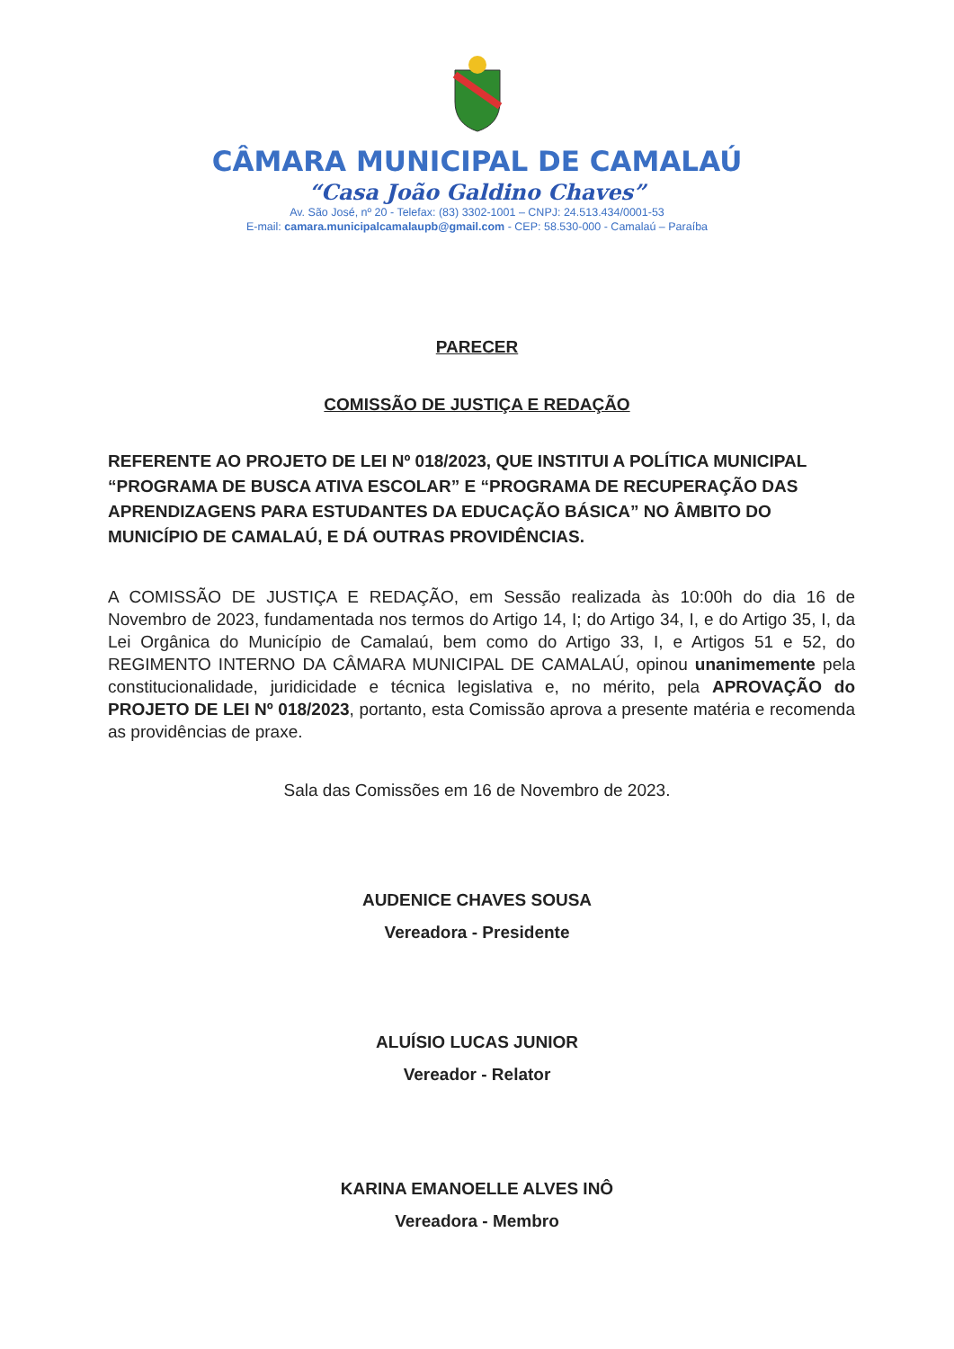CÂMARA MUNICIPAL DE CAMALAÚ
“Casa João Galdino Chaves”
Av. São José, nº 20 - Telefax: (83) 3302-1001 – CNPJ: 24.513.434/0001-53
E-mail: camara.municipalcamalaupb@gmail.com - CEP: 58.530-000 - Camalaú – Paraíba
PARECER
COMISSÃO DE JUSTIÇA E REDAÇÃO
REFERENTE AO PROJETO DE LEI Nº 018/2023, QUE INSTITUI A POLÍTICA MUNICIPAL “PROGRAMA DE BUSCA ATIVA ESCOLAR” E “PROGRAMA DE RECUPERAÇÃO DAS APRENDIZAGENS PARA ESTUDANTES DA EDUCAÇÃO BÁSICA” NO ÂMBITO DO MUNICÍPIO DE CAMALAÚ, E DÁ OUTRAS PROVIDÊNCIAS.
A COMISSÃO DE JUSTIÇA E REDAÇÃO, em Sessão realizada às 10:00h do dia 16 de Novembro de 2023, fundamentada nos termos do Artigo 14, I; do Artigo 34, I, e do Artigo 35, I, da Lei Orgânica do Município de Camalaú, bem como do Artigo 33, I, e Artigos 51 e 52, do REGIMENTO INTERNO DA CÂMARA MUNICIPAL DE CAMALAÚ, opinou unanimemente pela constitucionalidade, juridicidade e técnica legislativa e, no mérito, pela APROVAÇÃO do PROJETO DE LEI Nº 018/2023, portanto, esta Comissão aprova a presente matéria e recomenda as providências de praxe.
Sala das Comissões em 16 de Novembro de 2023.
AUDENICE CHAVES SOUSA
Vereadora - Presidente
ALUÍSIO LUCAS JUNIOR
Vereador - Relator
KARINA EMANOELLE ALVES INÔ
Vereadora - Membro